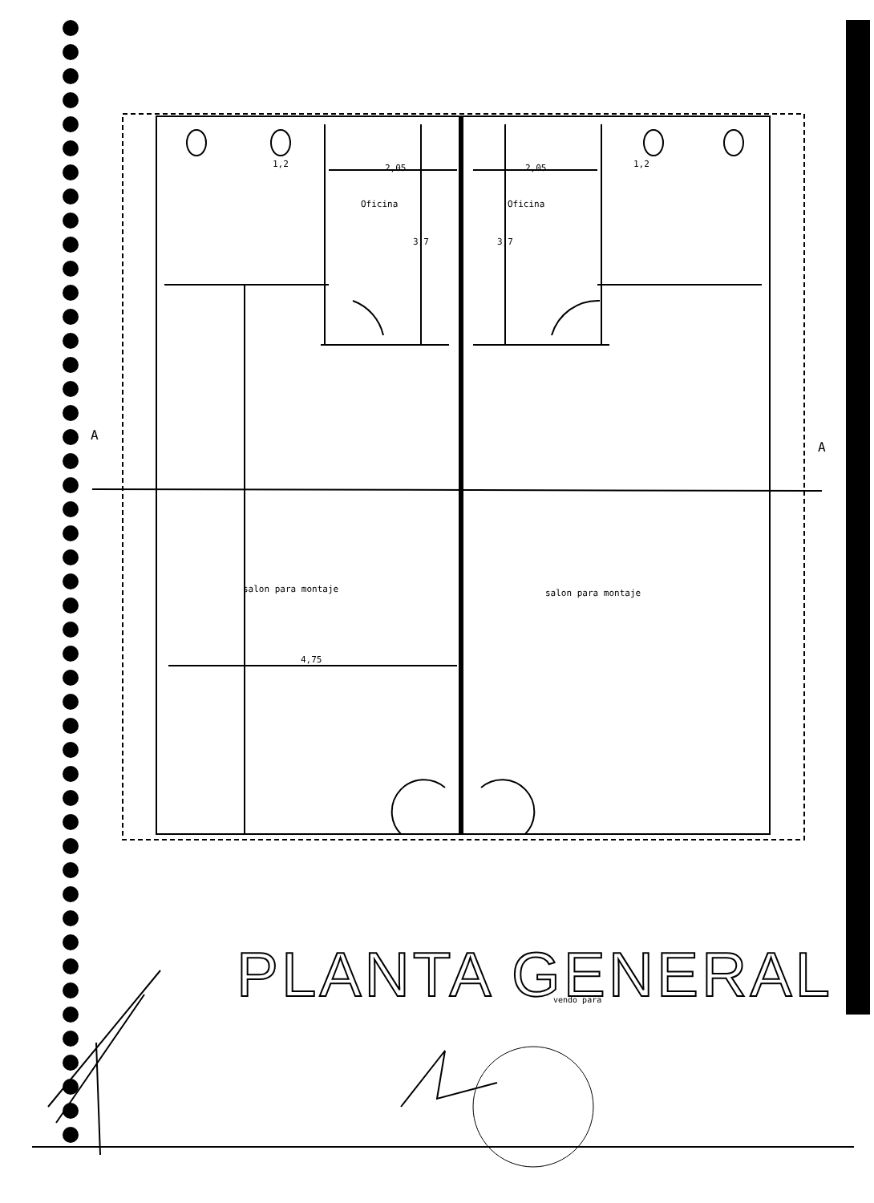2,05
2,05
Oficina
Oficina
salon para montaje
salon para montaje
4,75
A
A
1,2
1,2
3,7
3,7
vendo para
PLANTA GENERAL